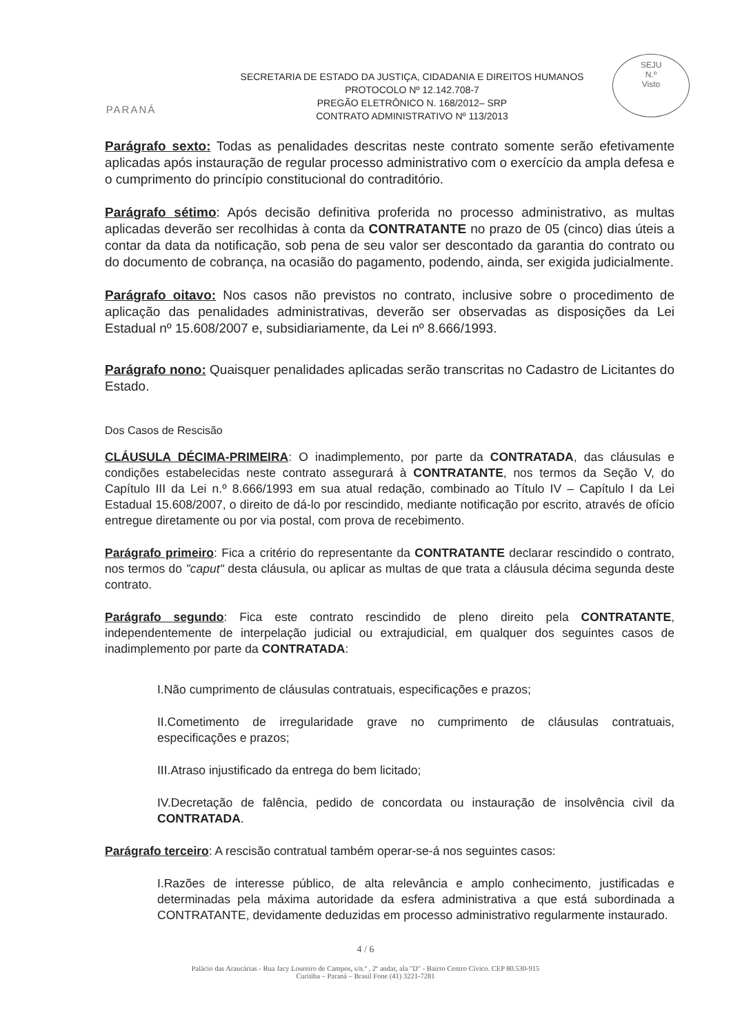SEJU
N.º
Visto
PARANÁ
SECRETARIA DE ESTADO DA JUSTIÇA, CIDADANIA E DIREITOS HUMANOS
PROTOCOLO Nº 12.142.708-7
PREGÃO ELETRÔNICO N. 168/2012– SRP
CONTRATO ADMINISTRATIVO Nº 113/2013
Parágrafo sexto: Todas as penalidades descritas neste contrato somente serão efetivamente aplicadas após instauração de regular processo administrativo com o exercício da ampla defesa e o cumprimento do princípio constitucional do contraditório.
Parágrafo sétimo: Após decisão definitiva proferida no processo administrativo, as multas aplicadas deverão ser recolhidas à conta da CONTRATANTE no prazo de 05 (cinco) dias úteis a contar da data da notificação, sob pena de seu valor ser descontado da garantia do contrato ou do documento de cobrança, na ocasião do pagamento, podendo, ainda, ser exigida judicialmente.
Parágrafo oitavo: Nos casos não previstos no contrato, inclusive sobre o procedimento de aplicação das penalidades administrativas, deverão ser observadas as disposições da Lei Estadual nº 15.608/2007 e, subsidiariamente, da Lei nº 8.666/1993.
Parágrafo nono: Quaisquer penalidades aplicadas serão transcritas no Cadastro de Licitantes do Estado.
Dos Casos de Rescisão
CLÁUSULA DÉCIMA-PRIMEIRA: O inadimplemento, por parte da CONTRATADA, das cláusulas e condições estabelecidas neste contrato assegurará à CONTRATANTE, nos termos da Seção V, do Capítulo III da Lei n.º 8.666/1993 em sua atual redação, combinado ao Título IV – Capítulo I da Lei Estadual 15.608/2007, o direito de dá-lo por rescindido, mediante notificação por escrito, através de ofício entregue diretamente ou por via postal, com prova de recebimento.
Parágrafo primeiro: Fica a critério do representante da CONTRATANTE declarar rescindido o contrato, nos termos do "caput" desta cláusula, ou aplicar as multas de que trata a cláusula décima segunda deste contrato.
Parágrafo segundo: Fica este contrato rescindido de pleno direito pela CONTRATANTE, independentemente de interpelação judicial ou extrajudicial, em qualquer dos seguintes casos de inadimplemento por parte da CONTRATADA:
I.Não cumprimento de cláusulas contratuais, especificações e prazos;
II.Cometimento de irregularidade grave no cumprimento de cláusulas contratuais, especificações e prazos;
III.Atraso injustificado da entrega do bem licitado;
IV.Decretação de falência, pedido de concordata ou instauração de insolvência civil da CONTRATADA.
Parágrafo terceiro: A rescisão contratual também operar-se-á nos seguintes casos:
I.Razões de interesse público, de alta relevância e amplo conhecimento, justificadas e determinadas pela máxima autoridade da esfera administrativa a que está subordinada a CONTRATANTE, devidamente deduzidas em processo administrativo regularmente instaurado.
4 / 6
Palácio das Araucárias - Rua Jacy Loureiro de Campos, s/n.º , 2º andar, ala "D" - Bairro Centro Cívico. CEP 80.530-915
Curitiba – Paraná – Brasil Fone (41) 3221-7281